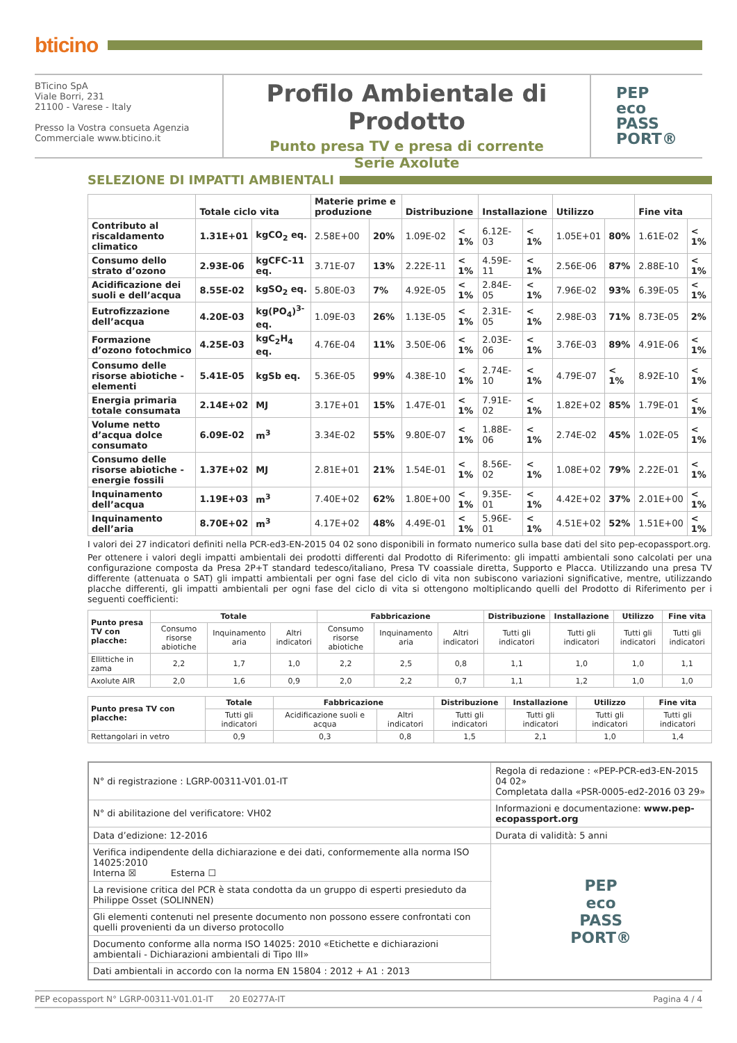bticino
BTicino SpA
Viale Borri, 231
21100 - Varese - Italy
Presso la Vostra consueta Agenzia
Commerciale www.bticino.it
Profilo Ambientale di Prodotto
Punto presa TV e presa di corrente
Serie Axolute
PEP
eco
PASS
PORT®
SELEZIONE DI IMPATTI AMBIENTALI
| | Totale ciclo vita | | Materie prime e produzione | | Distribuzione | | Installazione | | Utilizzo | | Fine vita | |
| --- | --- | --- | --- | --- | --- | --- | --- | --- | --- | --- | --- | --- |
| Contributo al riscaldamento climatico | 1.31E+01 | kgCO<sub>2</sub> eq. | 2.58E+00 | 20% | 1.09E-02 | < 1% | 6.12E-03 | < 1% | 1.05E+01 | 80% | 1.61E-02 | < 1% |
| Consumo dello strato d’ozono | 2.93E-06 | kgCFC-11 eq. | 3.71E-07 | 13% | 2.22E-11 | < 1% | 4.59E-11 | < 1% | 2.56E-06 | 87% | 2.88E-10 | < 1% |
| Acidificazione dei suoli e dell’acqua | 8.55E-02 | kgSO<sub>2</sub> eq. | 5.80E-03 | 7% | 4.92E-05 | < 1% | 2.84E-05 | < 1% | 7.96E-02 | 93% | 6.39E-05 | < 1% |
| Eutrofizzazione dell’acqua | 4.20E-03 | kg(PO<sub>4</sub>)<sup>3-</sup> eq. | 1.09E-03 | 26% | 1.13E-05 | < 1% | 2.31E-05 | < 1% | 2.98E-03 | 71% | 8.73E-05 | 2% |
| Formazione d’ozono fotochmico | 4.25E-03 | kgC<sub>2</sub>H<sub>4</sub> eq. | 4.76E-04 | 11% | 3.50E-06 | < 1% | 2.03E-06 | < 1% | 3.76E-03 | 89% | 4.91E-06 | < 1% |
| Consumo delle risorse abiotiche - elementi | 5.41E-05 | kgSb eq. | 5.36E-05 | 99% | 4.38E-10 | < 1% | 2.74E-10 | < 1% | 4.79E-07 | < 1% | 8.92E-10 | < 1% |
| Energia primaria totale consumata | 2.14E+02 | MJ | 3.17E+01 | 15% | 1.47E-01 | < 1% | 7.91E-02 | < 1% | 1.82E+02 | 85% | 1.79E-01 | < 1% |
| Volume netto d’acqua dolce consumato | 6.09E-02 | m<sup>3</sup> | 3.34E-02 | 55% | 9.80E-07 | < 1% | 1.88E-06 | < 1% | 2.74E-02 | 45% | 1.02E-05 | < 1% |
| Consumo delle risorse abiotiche - energie fossili | 1.37E+02 | MJ | 2.81E+01 | 21% | 1.54E-01 | < 1% | 8.56E-02 | < 1% | 1.08E+02 | 79% | 2.22E-01 | < 1% |
| Inquinamento dell’acqua | 1.19E+03 | m<sup>3</sup> | 7.40E+02 | 62% | 1.80E+00 | < 1% | 9.35E-01 | < 1% | 4.42E+02 | 37% | 2.01E+00 | < 1% |
| Inquinamento dell’aria | 8.70E+02 | m<sup>3</sup> | 4.17E+02 | 48% | 4.49E-01 | < 1% | 5.96E-01 | < 1% | 4.51E+02 | 52% | 1.51E+00 | < 1% |
I valori dei 27 indicatori definiti nella PCR-ed3-EN-2015 04 02 sono disponibili in formato numerico sulla base dati del sito pep-ecopassport.org.
Per ottenere i valori degli impatti ambientali dei prodotti differenti dal Prodotto di Riferimento: gli impatti ambientali sono calcolati per una configurazione composta da Presa 2P+T standard tedesco/italiano, Presa TV coassiale diretta, Supporto e Placca. Utilizzando una presa TV differente (attenuata o SAT) gli impatti ambientali per ogni fase del ciclo di vita non subiscono variazioni significative, mentre, utilizzando placche differenti, gli impatti ambientali per ogni fase del ciclo di vita si ottengono moltiplicando quelli del Prodotto di Riferimento per i seguenti coefficienti:
| Punto presa TV con placche: | Totale | | | Fabbricazione | | | Distribuzione | Installazione | Utilizzo | Fine vita |
| --- | --- | --- | --- | --- | --- | --- | --- | --- | --- | --- |
| | Consumo risorse abiotiche | Inquinamento aria | Altri indicatori | Consumo risorse abiotiche | Inquinamento aria | Altri indicatori | Tutti gli indicatori | Tutti gli indicatori | Tutti gli indicatori | Tutti gli indicatori |
| Ellittiche in zama | 2,2 | 1,7 | 1,0 | 2,2 | 2,5 | 0,8 | 1,1 | 1,0 | 1,0 | 1,1 |
| Axolute AIR | 2,0 | 1,6 | 0,9 | 2,0 | 2,2 | 0,7 | 1,1 | 1,2 | 1,0 | 1,0 |
| Punto presa TV con placche: | Totale | Fabbricazione | | Distribuzione | Installazione | Utilizzo | Fine vita |
| --- | --- | --- | --- | --- | --- | --- | --- |
| | Tutti gli indicatori | Acidificazione suoli e acqua | Altri indicatori | Tutti gli indicatori | Tutti gli indicatori | Tutti gli indicatori | Tutti gli indicatori |
| Rettangolari in vetro | 0,9 | 0,3 | 0,8 | 1,5 | 2,1 | 1,0 | 1,4 |
| N° di registrazione : LGRP-00311-V01.01-IT | Regola di redazione : «PEP-PCR-ed3-EN-2015 04 02» Completata dalla «PSR-0005-ed2-2016 03 29» | |
| N° di abilitazione del verificatore: VH02 | Informazioni e documentazione: www.pep-ecopassport.org | |
| Data d’edizione: 12-2016 | Durata di validità: 5 anni | |
| Verifica indipendente della dichiarazione e dei dati, conformemente alla norma ISO 14025:2010 Interna ☒ Esterna ☐ | | PEP eco PASS PORT® |
| La revisione critica del PCR è stata condotta da un gruppo di esperti presieduto da Philippe Osset (SOLINNEN) | | |
| Gli elementi contenuti nel presente documento non possono essere confrontati con quelli provenienti da un diverso protocollo | | |
| Documento conforme alla norma ISO 14025: 2010 «Etichette e dichiarazioni ambientali - Dichiarazioni ambientali di Tipo III» | | |
| Dati ambientali in accordo con la norma EN 15804 : 2012 + A1 : 2013 | | |
PEP ecopassport N° LGRP-00311-V01.01-IT
20 E0277A-IT Pagina 4 / 4